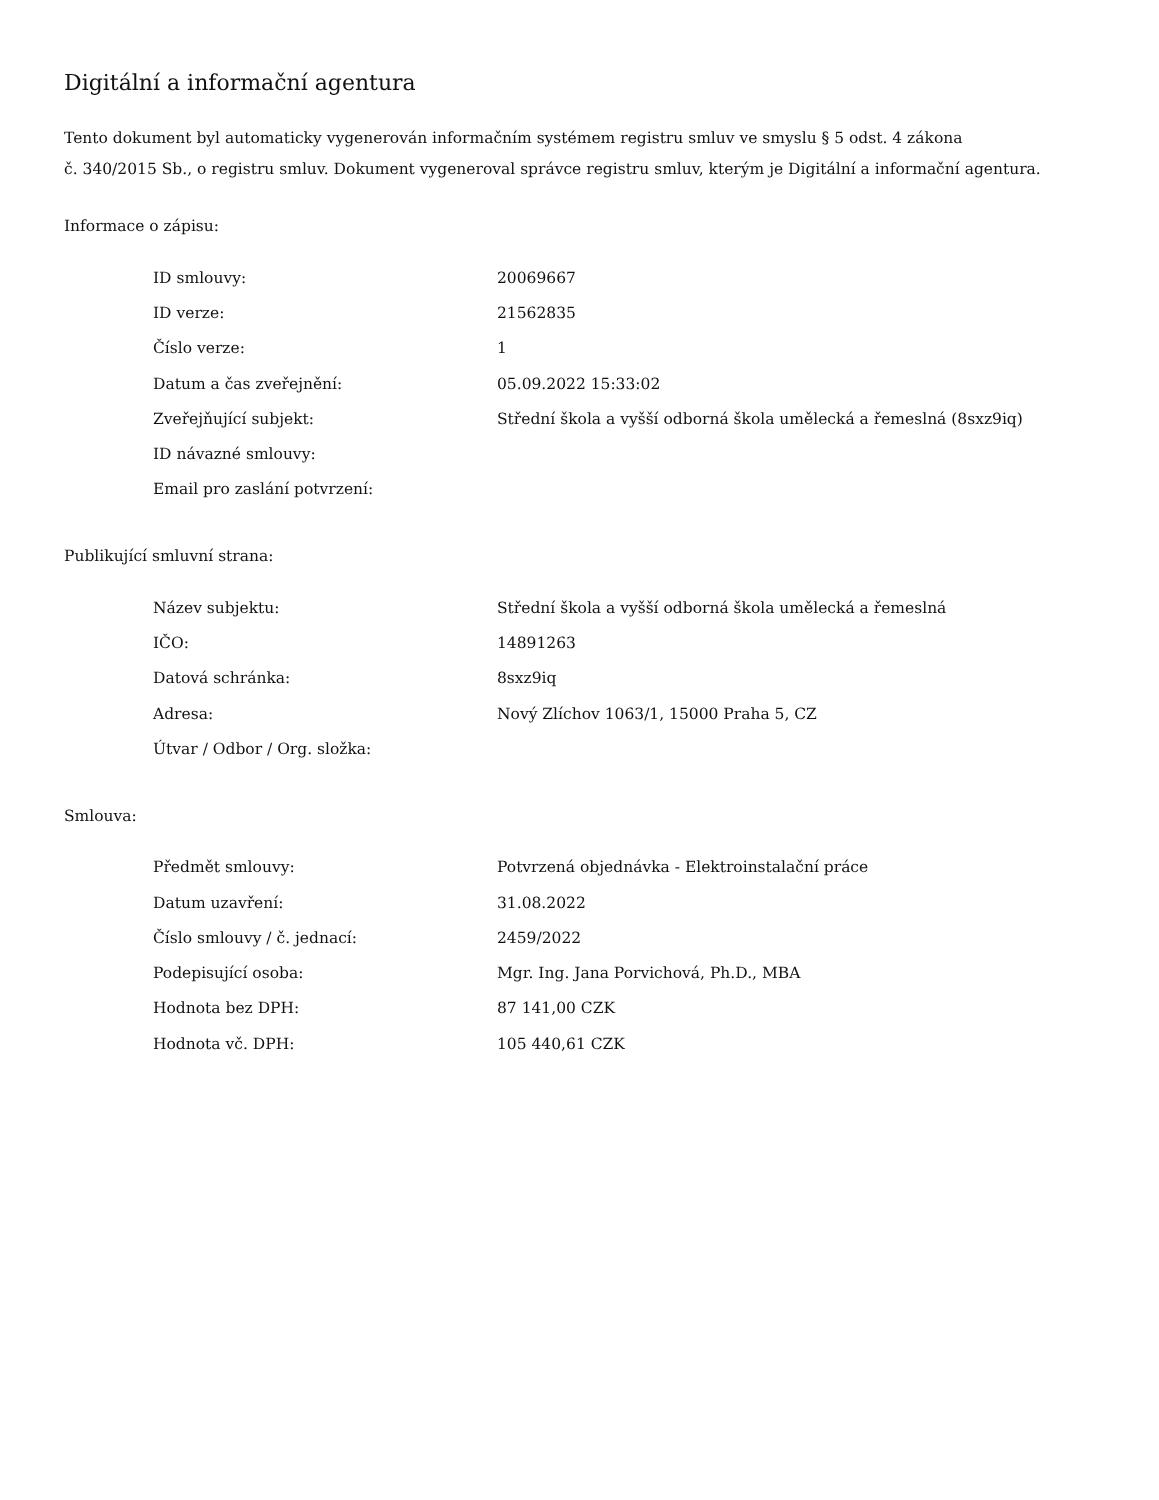Digitální a informační agentura
Tento dokument byl automaticky vygenerován informačním systémem registru smluv ve smyslu § 5 odst. 4 zákona
č. 340/2015 Sb., o registru smluv. Dokument vygeneroval správce registru smluv, kterým je Digitální a informační agentura.
Informace o zápisu:
| ID smlouvy: | 20069667 |
| ID verze: | 21562835 |
| Číslo verze: | 1 |
| Datum a čas zveřejnění: | 05.09.2022 15:33:02 |
| Zveřejňující subjekt: | Střední škola a vyšší odborná škola umělecká a řemeslná (8sxz9iq) |
| ID návazné smlouvy: | |
| Email pro zaslání potvrzení: | |
Publikující smluvní strana:
| Název subjektu: | Střední škola a vyšší odborná škola umělecká a řemeslná |
| IČO: | 14891263 |
| Datová schránka: | 8sxz9iq |
| Adresa: | Nový Zlíchov 1063/1, 15000 Praha 5, CZ |
| Útvar / Odbor / Org. složka: | |
Smlouva:
| Předmět smlouvy: | Potvrzená objednávka - Elektroinstalační práce |
| Datum uzavření: | 31.08.2022 |
| Číslo smlouvy / č. jednací: | 2459/2022 |
| Podepisující osoba: | Mgr. Ing. Jana Porvichová, Ph.D., MBA |
| Hodnota bez DPH: | 87 141,00 CZK |
| Hodnota vč. DPH: | 105 440,61 CZK |